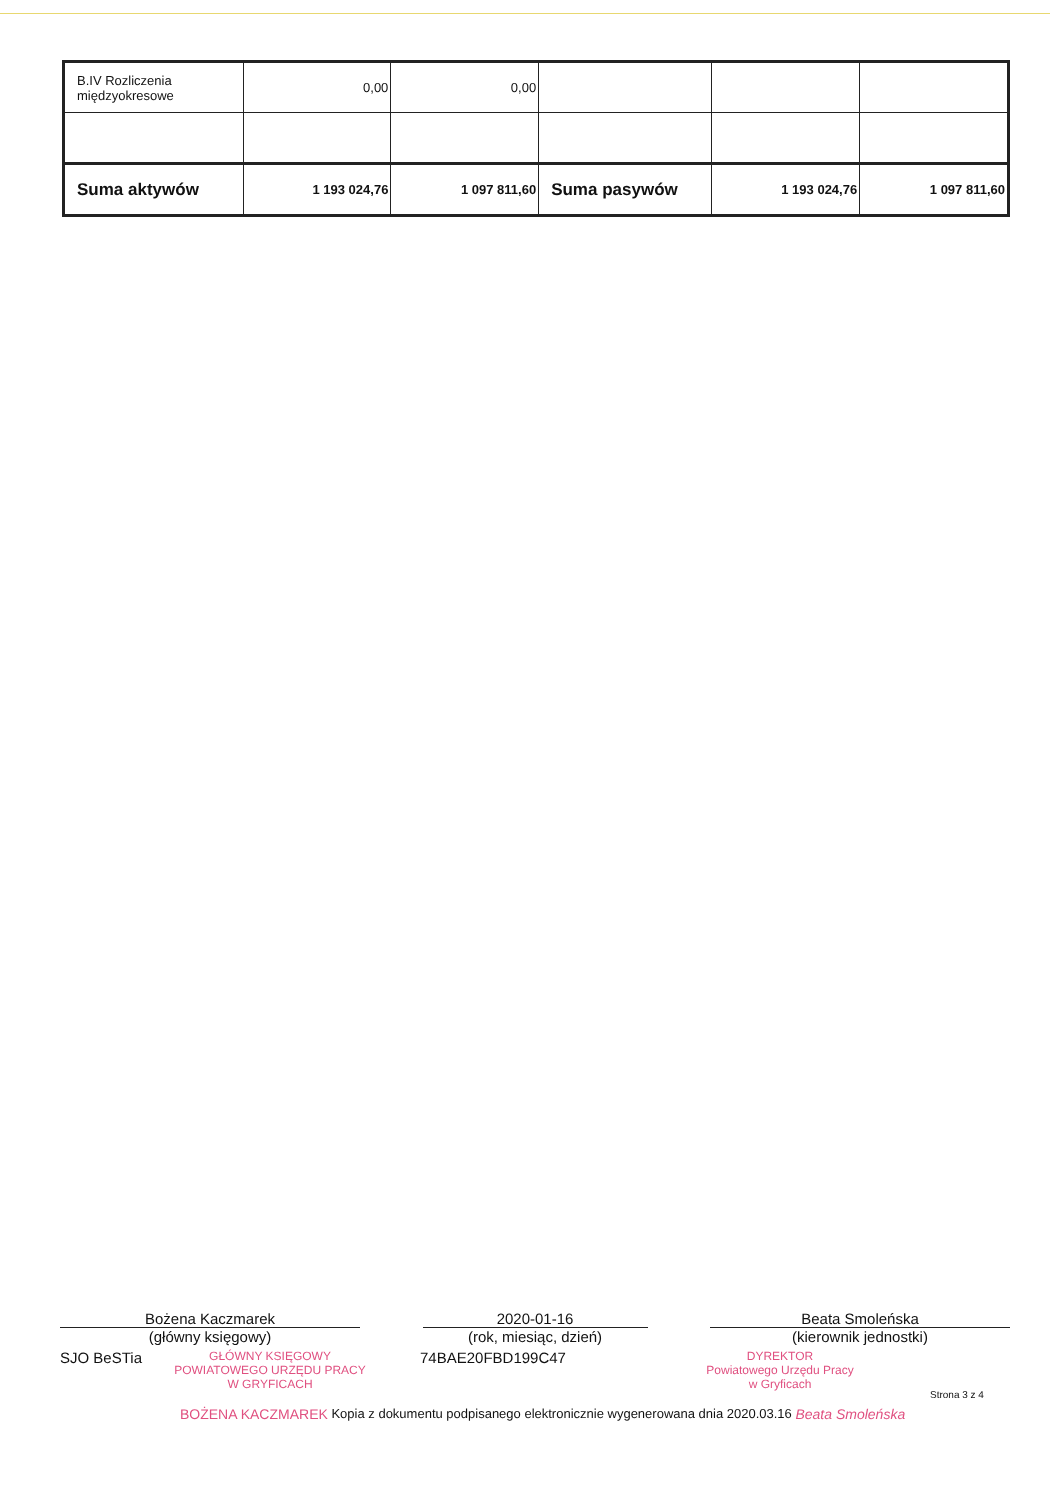| B.IV Rozliczenia międzyokresowe | 0,00 | 0,00 | | | |
| Suma aktywów | 1 193 024,76 | 1 097 811,60 | Suma pasywów | 1 193 024,76 | 1 097 811,60 |
Bożena Kaczmarek
(główny księgowy)
2020-01-16
(rok, miesiąc, dzień)
Beata Smoleńska
(kierownik jednostki)
SJO BeSTia
GŁÓWNY KSIĘGOWY
POWIATOWEGO URZĘDU PRACY
W GRYFICACH
74BAE20FBD199C47
DYREKTOR
Powiatowego Urzędu Pracy
w Gryficach
Strona 3 z 4
BOŻENA KACZMAREK Kopia z dokumentu podpisanego elektronicznie wygenerowana dnia 2020.03.16 Beata Smoleńska